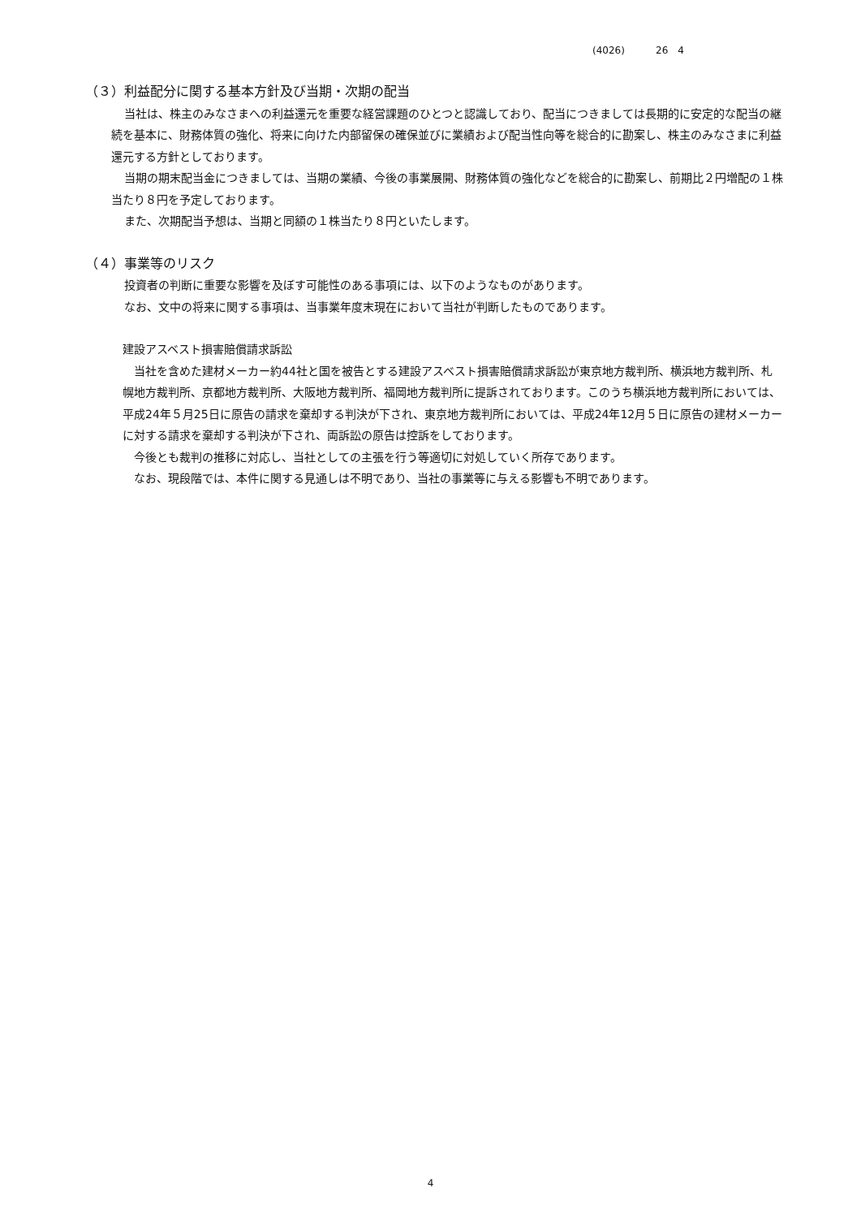(4026) 26　4
（３）利益配分に関する基本方針及び当期・次期の配当
当社は、株主のみなさまへの利益還元を重要な経営課題のひとつと認識しており、配当につきましては長期的に安定的な配当の継続を基本に、財務体質の強化、将来に向けた内部留保の確保並びに業績および配当性向等を総合的に勘案し、株主のみなさまに利益還元する方針としております。
当期の期末配当金につきましては、当期の業績、今後の事業展開、財務体質の強化などを総合的に勘案し、前期比２円増配の１株当たり８円を予定しております。
また、次期配当予想は、当期と同額の１株当たり８円といたします。
（４）事業等のリスク
投資者の判断に重要な影響を及ぼす可能性のある事項には、以下のようなものがあります。
なお、文中の将来に関する事項は、当事業年度末現在において当社が判断したものであります。
建設アスベスト損害賠償請求訴訟
当社を含めた建材メーカー約44社と国を被告とする建設アスベスト損害賠償請求訴訟が東京地方裁判所、横浜地方裁判所、札幌地方裁判所、京都地方裁判所、大阪地方裁判所、福岡地方裁判所に提訴されております。このうち横浜地方裁判所においては、平成24年５月25日に原告の請求を棄却する判決が下され、東京地方裁判所においては、平成24年12月５日に原告の建材メーカーに対する請求を棄却する判決が下され、両訴訟の原告は控訴をしております。
今後とも裁判の推移に対応し、当社としての主張を行う等適切に対処していく所存であります。
なお、現段階では、本件に関する見通しは不明であり、当社の事業等に与える影響も不明であります。
4